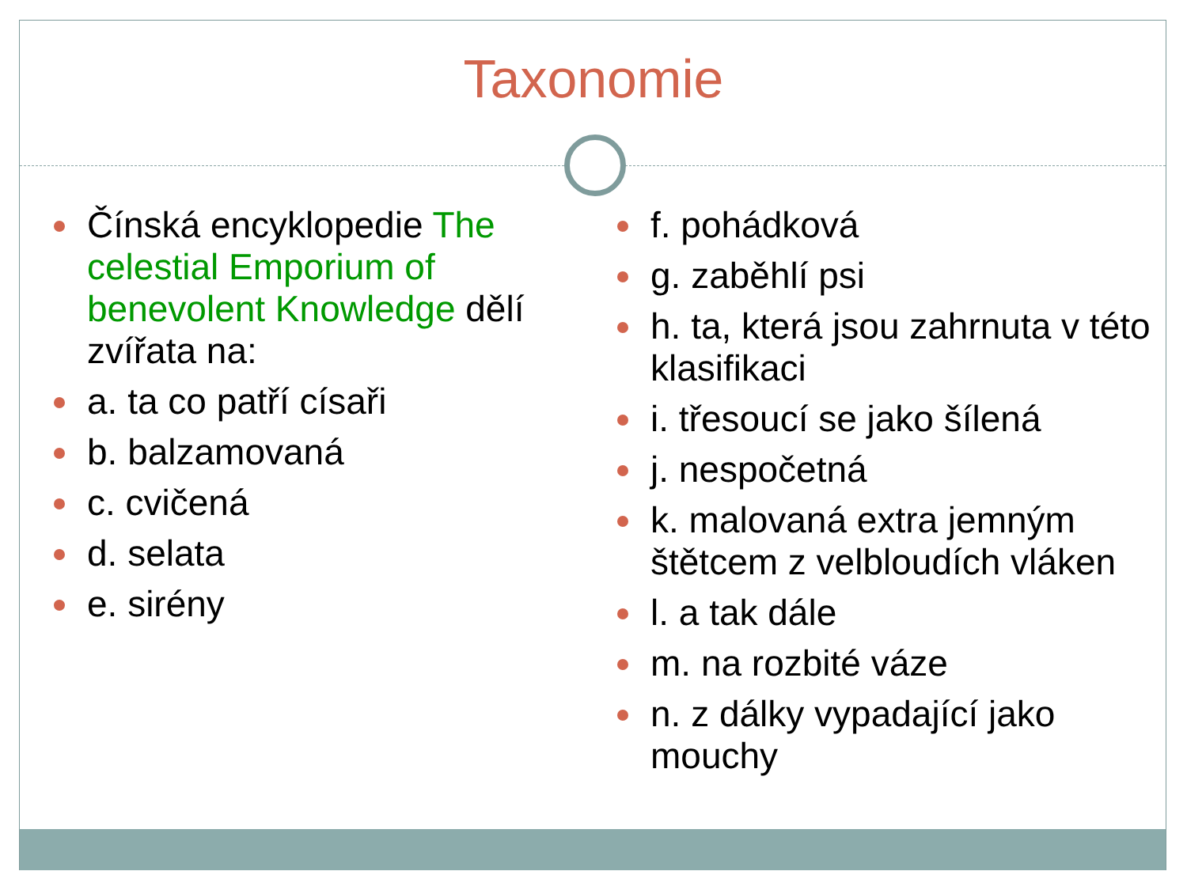Taxonomie
Čínská encyklopedie The celestial Emporium of benevolent Knowledge dělí zvířata na:
a. ta co patří císaři
b. balzamovaná
c. cvičená
d. selata
e. sirény
f. pohádková
g. zaběhlí psi
h. ta, která jsou zahrnuta v této klasifikaci
i. třesoucí se jako šílená
j. nespočetná
k. malovaná extra jemným štětcem z velbloudích vláken
l. a tak dále
m. na rozbité váze
n. z dálky vypadající jako mouchy